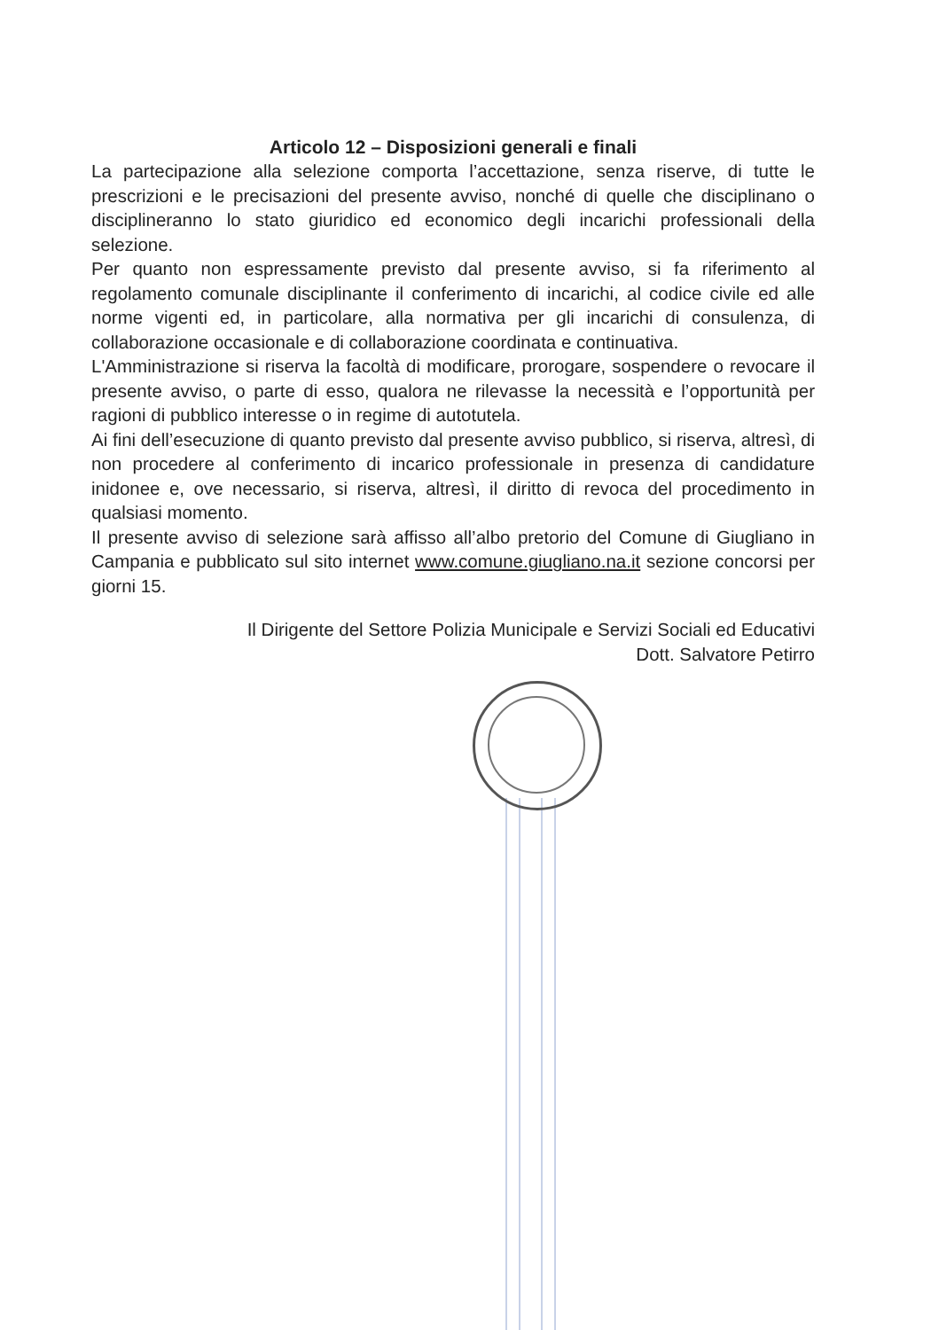Articolo 12 – Disposizioni generali e finali
La partecipazione alla selezione comporta l’accettazione, senza riserve, di tutte le prescrizioni e le precisazioni del presente avviso, nonché di quelle che disciplinano o disciplineranno lo stato giuridico ed economico degli incarichi professionali della selezione.
Per quanto non espressamente previsto dal presente avviso, si fa riferimento al regolamento comunale disciplinante il conferimento di incarichi, al codice civile ed alle norme vigenti ed, in particolare, alla normativa per gli incarichi di consulenza, di collaborazione occasionale e di collaborazione coordinata e continuativa.
L'Amministrazione si riserva la facoltà di modificare, prorogare, sospendere o revocare il presente avviso, o parte di esso, qualora ne rilevasse la necessità e l’opportunità per ragioni di pubblico interesse o in regime di autotutela.
Ai fini dell’esecuzione di quanto previsto dal presente avviso pubblico, si riserva, altresì, di non procedere al conferimento di incarico professionale in presenza di candidature inidonee e, ove necessario, si riserva, altresì, il diritto di revoca del procedimento in qualsiasi momento.
Il presente avviso di selezione sarà affisso all’albo pretorio del Comune di Giugliano in Campania e pubblicato sul sito internet www.comune.giugliano.na.it sezione concorsi per giorni 15.
Il Dirigente del Settore Polizia Municipale e Servizi Sociali ed Educativi
Dott. Salvatore Petirro